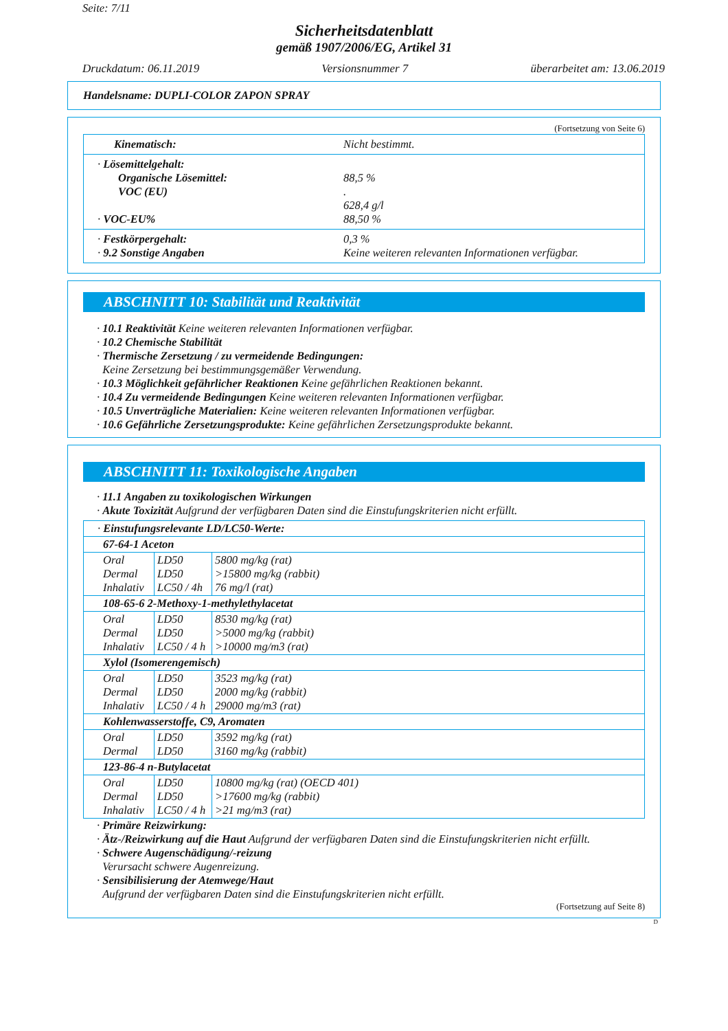Seite: 7/11
Sicherheitsdatenblatt
gemäß 1907/2006/EG, Artikel 31
Druckdatum: 06.11.2019 Versionsnummer 7 überarbeitet am: 13.06.2019
Handelsname: DUPLI-COLOR ZAPON SPRAY
(Fortsetzung von Seite 6)
| Kinematisch: | Nicht bestimmt. |
| · Lösemittelgehalt: Organische Lösemittel: VOC (EU) · VOC-EU% | 88,5 % . 628,4 g/l 88,50 % |
| · Festkörpergehalt: · 9.2 Sonstige Angaben | 0,3 % Keine weiteren relevanten Informationen verfügbar. |
ABSCHNITT 10: Stabilität und Reaktivität
· 10.1 Reaktivität Keine weiteren relevanten Informationen verfügbar.
· 10.2 Chemische Stabilität
· Thermische Zersetzung / zu vermeidende Bedingungen:
Keine Zersetzung bei bestimmungsgemäßer Verwendung.
· 10.3 Möglichkeit gefährlicher Reaktionen Keine gefährlichen Reaktionen bekannt.
· 10.4 Zu vermeidende Bedingungen Keine weiteren relevanten Informationen verfügbar.
· 10.5 Unverträgliche Materialien: Keine weiteren relevanten Informationen verfügbar.
· 10.6 Gefährliche Zersetzungsprodukte: Keine gefährlichen Zersetzungsprodukte bekannt.
ABSCHNITT 11: Toxikologische Angaben
· 11.1 Angaben zu toxikologischen Wirkungen
· Akute Toxizität Aufgrund der verfügbaren Daten sind die Einstufungskriterien nicht erfüllt.
| · Einstufungsrelevante LD/LC50-Werte: | | |
| 67-64-1 Aceton | | |
| Oral Dermal Inhalativ | LD50 LD50 LC50 / 4h | 5800 mg/kg (rat) >15800 mg/kg (rabbit) 76 mg/l (rat) |
| 108-65-6 2-Methoxy-1-methylethylacetat | | |
| Oral Dermal Inhalativ | LD50 LD50 LC50 / 4 h | 8530 mg/kg (rat) >5000 mg/kg (rabbit) >10000 mg/m3 (rat) |
| Xylol (Isomerengemisch) | | |
| Oral Dermal Inhalativ | LD50 LD50 LC50 / 4 h | 3523 mg/kg (rat) 2000 mg/kg (rabbit) 29000 mg/m3 (rat) |
| Kohlenwasserstoffe, C9, Aromaten | | |
| Oral Dermal | LD50 LD50 | 3592 mg/kg (rat) 3160 mg/kg (rabbit) |
| 123-86-4 n-Butylacetat | | |
| Oral Dermal Inhalativ | LD50 LD50 LC50 / 4 h | 10800 mg/kg (rat) (OECD 401) >17600 mg/kg (rabbit) >21 mg/m3 (rat) |
· Primäre Reizwirkung:
· Ätz-/Reizwirkung auf die Haut Aufgrund der verfügbaren Daten sind die Einstufungskriterien nicht erfüllt.
· Schwere Augenschädigung/-reizung
Verursacht schwere Augenreizung.
· Sensibilisierung der Atemwege/Haut
Aufgrund der verfügbaren Daten sind die Einstufungskriterien nicht erfüllt.
(Fortsetzung auf Seite 8)
D